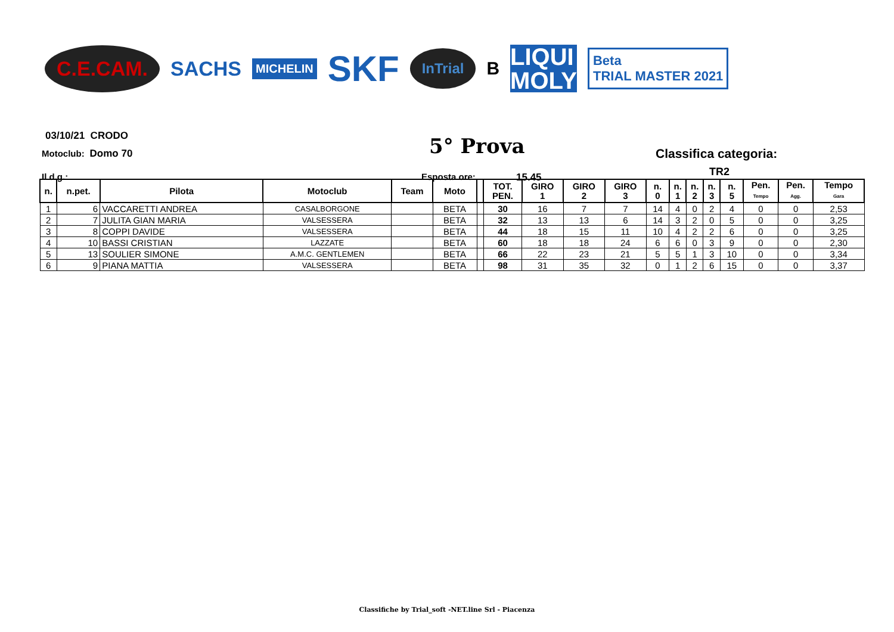C.E.CAM. SACHS MICHELIN SKF InTrial B LIQUI
MOLY Beta
TRIAL MASTER 2021
03/10/21 CRODO
Motoclub: Domo 70 5° Prova Classifica categoria:
TR2
Il d.g.: Esposta ore: 15.45
| n. | n.pet. | Pilota | Motoclub | Team | Moto | | TOT. PEN. | GIRO 1 | GIRO 2 | GIRO 3 | n. 0 | n. 1 | n. 2 | n. 3 | n. 5 | Pen. Tempo | Pen. Agg. | Tempo Gara |
| --- | --- | --- | --- | --- | --- | --- | --- | --- | --- | --- | --- | --- | --- | --- | --- | --- | --- | --- |
| 1 | 6 | VACCARETTI ANDREA | CASALBORGONE | | BETA | | 30 | 16 | 7 | 7 | 14 | 4 | 0 | 2 | 4 | 0 | 0 | 2,53 |
| 2 | 7 | JULITA GIAN MARIA | VALSESSERA | | BETA | | 32 | 13 | 13 | 6 | 14 | 3 | 2 | 0 | 5 | 0 | 0 | 3,25 |
| 3 | 8 | COPPI DAVIDE | VALSESSERA | | BETA | | 44 | 18 | 15 | 11 | 10 | 4 | 2 | 2 | 6 | 0 | 0 | 3,25 |
| 4 | 10 | BASSI CRISTIAN | LAZZATE | | BETA | | 60 | 18 | 18 | 24 | 6 | 6 | 0 | 3 | 9 | 0 | 0 | 2,30 |
| 5 | 13 | SOULIER SIMONE | A.M.C. GENTLEMEN | | BETA | | 66 | 22 | 23 | 21 | 5 | 5 | 1 | 3 | 10 | 0 | 0 | 3,34 |
| 6 | 9 | PIANA MATTIA | VALSESSERA | | BETA | | 98 | 31 | 35 | 32 | 0 | 1 | 2 | 6 | 15 | 0 | 0 | 3,37 |
Classifiche by Trial_soft -NET.line Srl - Piacenza